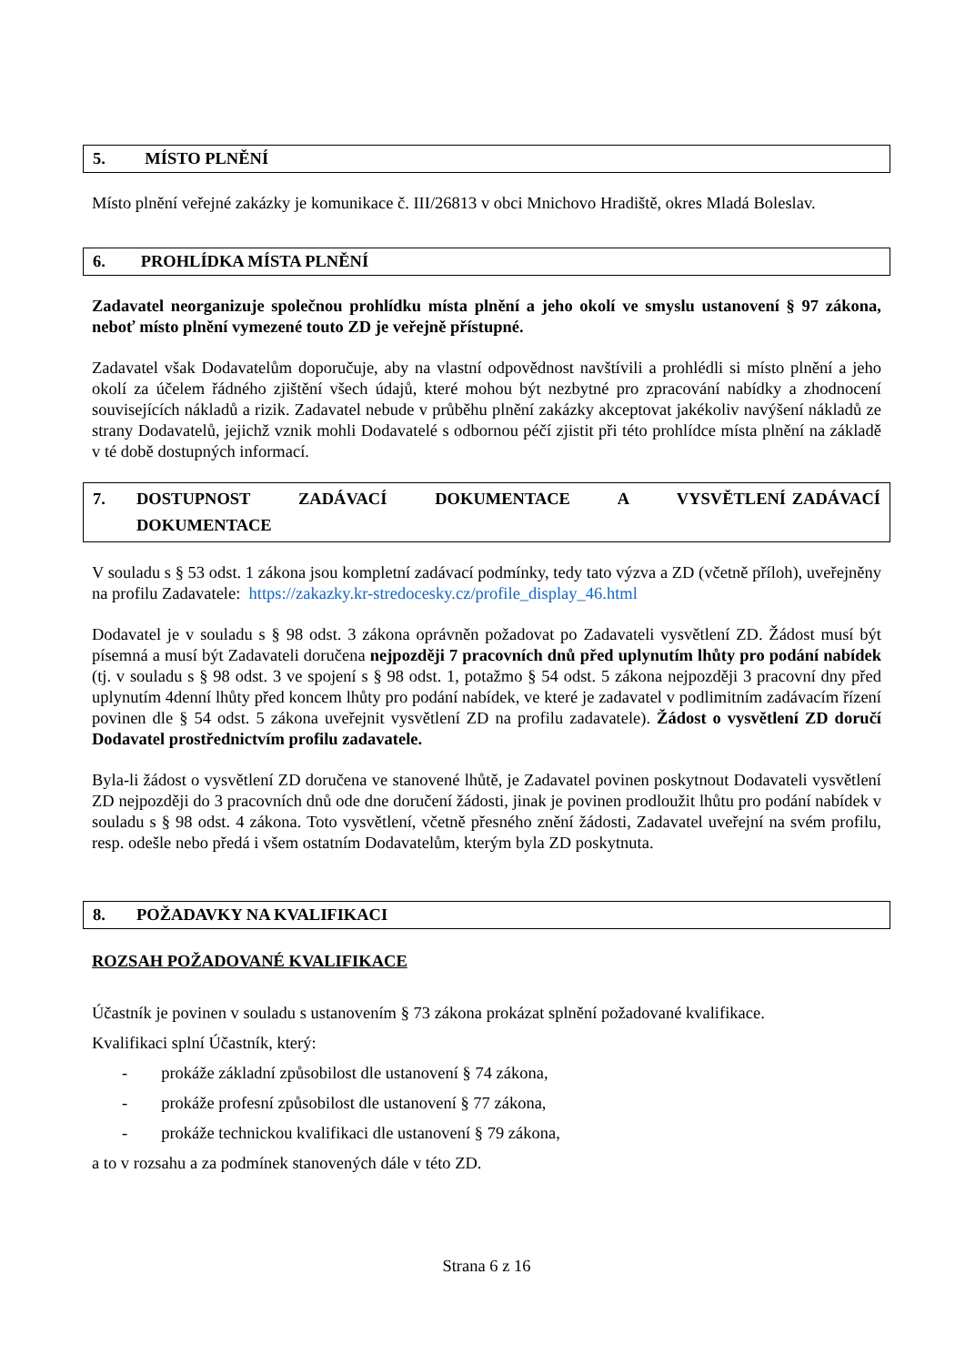5. MÍSTO PLNĚNÍ
Místo plnění veřejné zakázky je komunikace č. III/26813 v obci Mnichovo Hradiště, okres Mladá Boleslav.
6. PROHLÍDKA MÍSTA PLNĚNÍ
Zadavatel neorganizuje společnou prohlídku místa plnění a jeho okolí ve smyslu ustanovení § 97 zákona, neboť místo plnění vymezené touto ZD je veřejně přístupné.
Zadavatel však Dodavatelům doporučuje, aby na vlastní odpovědnost navštívili a prohlédli si místo plnění a jeho okolí za účelem řádného zjištění všech údajů, které mohou být nezbytné pro zpracování nabídky a zhodnocení souvisejících nákladů a rizik. Zadavatel nebude v průběhu plnění zakázky akceptovat jakékoliv navýšení nákladů ze strany Dodavatelů, jejichž vznik mohli Dodavatelé s odbornou péčí zjistit při této prohlídce místa plnění na základě v té době dostupných informací.
7. DOSTUPNOST ZADÁVACÍ DOKUMENTACE A VYSVĚTLENÍ ZADÁVACÍ DOKUMENTACE
V souladu s § 53 odst. 1 zákona jsou kompletní zadávací podmínky, tedy tato výzva a ZD (včetně příloh), uveřejněny na profilu Zadavatele: https://zakazky.kr-stredocesky.cz/profile_display_46.html
Dodavatel je v souladu s § 98 odst. 3 zákona oprávněn požadovat po Zadavateli vysvětlení ZD. Žádost musí být písemná a musí být Zadavateli doručena nejpozději 7 pracovních dnů před uplynutím lhůty pro podání nabídek (tj. v souladu s § 98 odst. 3 ve spojení s § 98 odst. 1, potažmo § 54 odst. 5 zákona nejpozději 3 pracovní dny před uplynutím 4denní lhůty před koncem lhůty pro podání nabídek, ve které je zadavatel v podlimitním zadávacím řízení povinen dle § 54 odst. 5 zákona uveřejnit vysvětlení ZD na profilu zadavatele). Žádost o vysvětlení ZD doručí Dodavatel prostřednictvím profilu zadavatele.
Byla-li žádost o vysvětlení ZD doručena ve stanovené lhůtě, je Zadavatel povinen poskytnout Dodavateli vysvětlení ZD nejpozději do 3 pracovních dnů ode dne doručení žádosti, jinak je povinen prodloužit lhůtu pro podání nabídek v souladu s § 98 odst. 4 zákona. Toto vysvětlení, včetně přesného znění žádosti, Zadavatel uveřejní na svém profilu, resp. odešle nebo předá i všem ostatním Dodavatelům, kterým byla ZD poskytnuta.
8. POŽADAVKY NA KVALIFIKACI
ROZSAH POŽADOVANÉ KVALIFIKACE
Účastník je povinen v souladu s ustanovením § 73 zákona prokázat splnění požadované kvalifikace.
Kvalifikaci splní Účastník, který:
- prokáže základní způsobilost dle ustanovení § 74 zákona,
- prokáže profesní způsobilost dle ustanovení § 77 zákona,
- prokáže technickou kvalifikaci dle ustanovení § 79 zákona,
a to v rozsahu a za podmínek stanovených dále v této ZD.
Strana 6 z 16